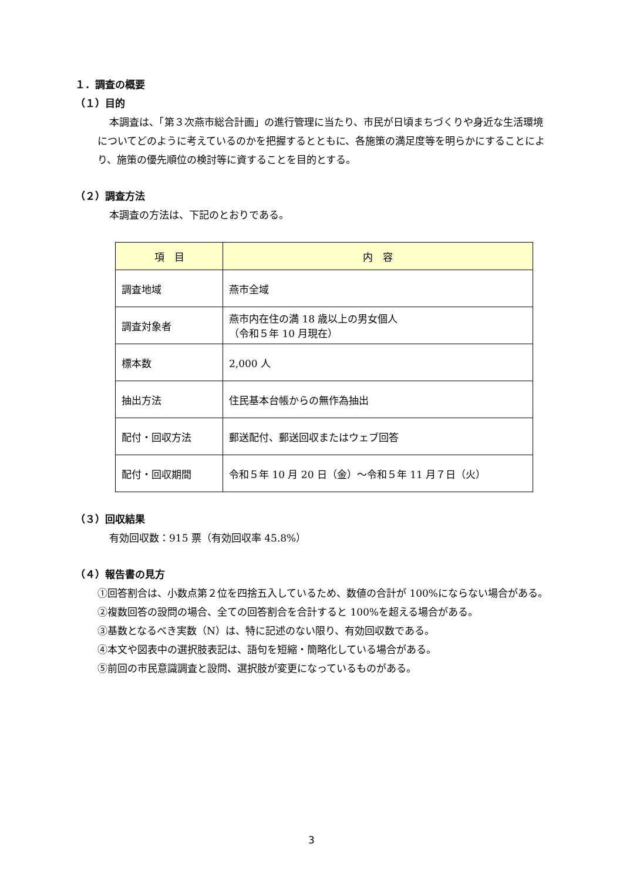１．調査の概要
（１）目的
本調査は、「第３次燕市総合計画」の進行管理に当たり、市民が日頃まちづくりや身近な生活環境についてどのように考えているのかを把握するとともに、各施策の満足度等を明らかにすることにより、施策の優先順位の検討等に資することを目的とする。
（２）調査方法
本調査の方法は、下記のとおりである。
| 項 目 | 内 容 |
| --- | --- |
| 調査地域 | 燕市全域 |
| 調査対象者 | 燕市内在住の満 18 歳以上の男女個人 （令和５年 10 月現在） |
| 標本数 | 2,000 人 |
| 抽出方法 | 住民基本台帳からの無作為抽出 |
| 配付・回収方法 | 郵送配付、郵送回収またはウェブ回答 |
| 配付・回収期間 | 令和５年 10 月 20 日（金）～令和５年 11 月７日（火） |
（３）回収結果
有効回収数：915 票（有効回収率 45.8%）
（４）報告書の見方
①回答割合は、小数点第２位を四捨五入しているため、数値の合計が 100%にならない場合がある。
②複数回答の設問の場合、全ての回答割合を合計すると 100%を超える場合がある。
③基数となるべき実数（N）は、特に記述のない限り、有効回収数である。
④本文や図表中の選択肢表記は、語句を短縮・簡略化している場合がある。
⑤前回の市民意識調査と設問、選択肢が変更になっているものがある。
3